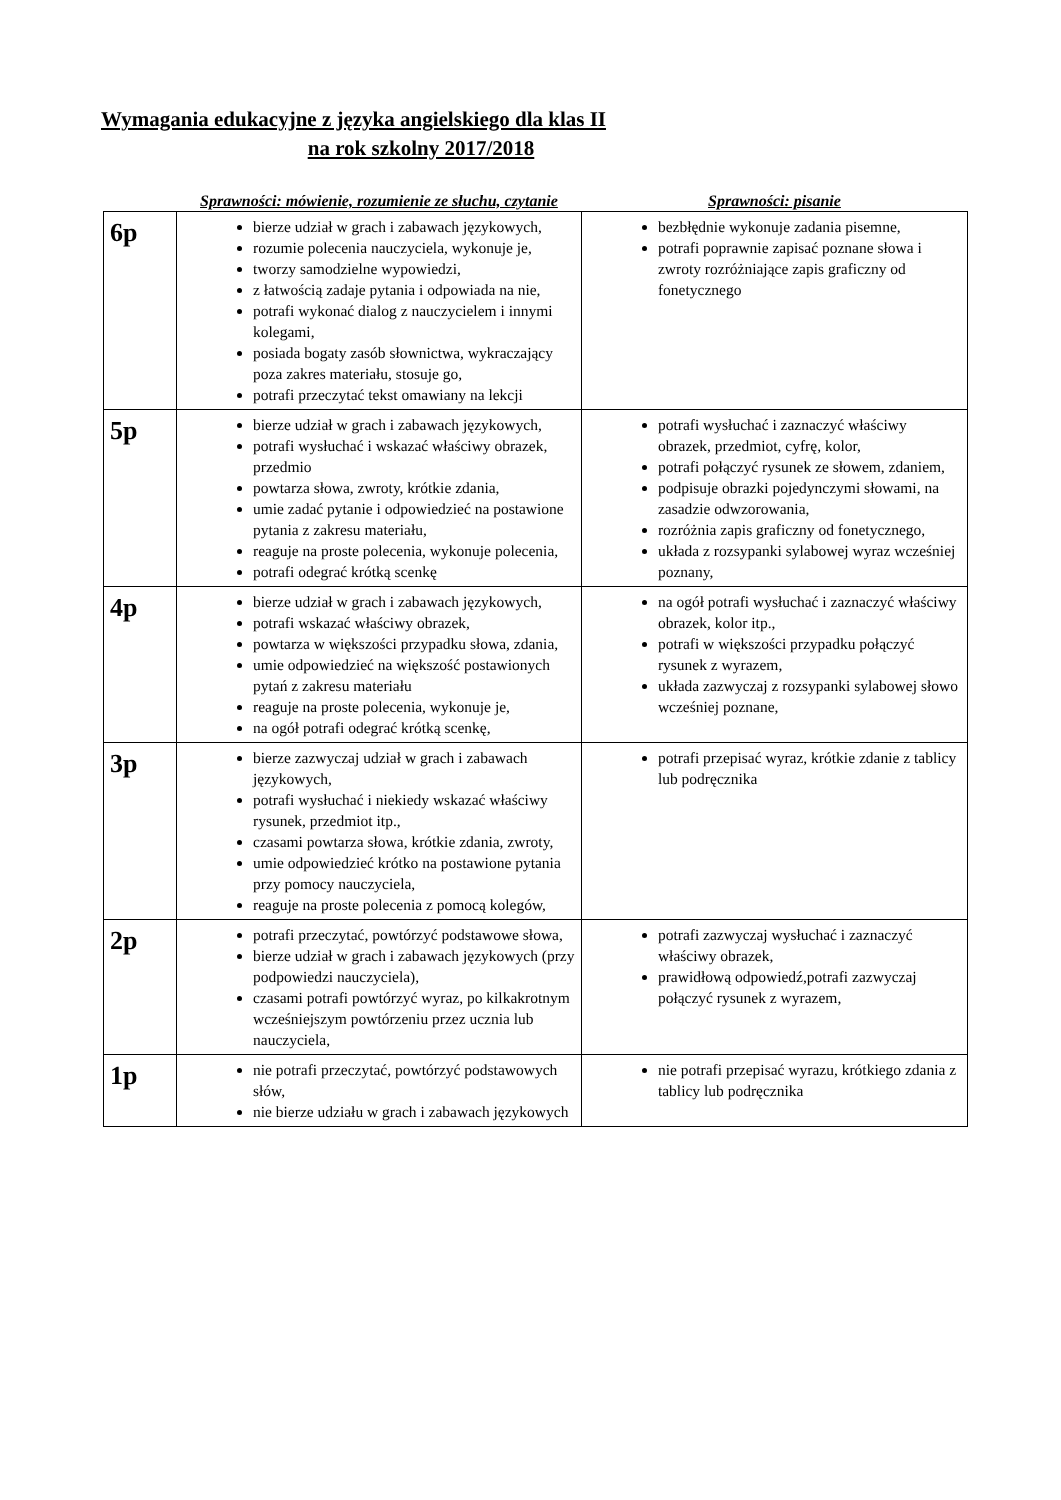Wymagania edukacyjne z języka angielskiego dla klas II
na rok szkolny 2017/2018
| | Sprawności: mówienie, rozumienie ze słuchu, czytanie | Sprawności: pisanie |
| --- | --- | --- |
| 6p | bierze udział w grach i zabawach językowych, rozumie polecenia nauczyciela, wykonuje je, tworzy samodzielne wypowiedzi, z łatwością zadaje pytania i odpowiada na nie, potrafi wykonać dialog z nauczycielem i innymi kolegami, posiada bogaty zasób słownictwa, wykraczający poza zakres materiału, stosuje go, potrafi przeczytać tekst omawiany na lekcji | bezbłędnie wykonuje zadania pisemne, potrafi poprawnie zapisać poznane słowa i zwroty rozróżniające zapis graficzny od fonetycznego |
| 5p | bierze udział w grach i zabawach językowych, potrafi wysłuchać i wskazać właściwy obrazek, przedmio powtarza słowa, zwroty, krótkie zdania, umie zadać pytanie i odpowiedzieć na postawione pytania z zakresu materiału, reaguje na proste polecenia, wykonuje polecenia, potrafi odegrać krótką scenkę | potrafi wysłuchać i zaznaczyć właściwy obrazek, przedmiot, cyfrę, kolor, potrafi połączyć rysunek ze słowem, zdaniem, podpisuje obrazki pojedynczymi słowami, na zasadzie odwzorowania, rozróżnia zapis graficzny od fonetycznego, układa z rozsypanki sylabowej wyraz wcześniej poznany, |
| 4p | bierze udział w grach i zabawach językowych, potrafi wskazać właściwy obrazek, powtarza w większości przypadku słowa, zdania, umie odpowiedzieć na większość postawionych pytań z zakresu materiału reaguje na proste polecenia, wykonuje je, na ogół potrafi odegrać krótką scenkę, | na ogół potrafi wysłuchać i zaznaczyć właściwy obrazek, kolor itp., potrafi w większości przypadku połączyć rysunek z wyrazem, układa zazwyczaj z rozsypanki sylabowej słowo wcześniej poznane, |
| 3p | bierze zazwyczaj udział w grach i zabawach językowych, potrafi wysłuchać i niekiedy wskazać właściwy rysunek, przedmiot itp., czasami powtarza słowa, krótkie zdania, zwroty, umie odpowiedzieć krótko na postawione pytania przy pomocy nauczyciela, reaguje na proste polecenia z pomocą kolegów, | potrafi przepisać wyraz, krótkie zdanie z tablicy lub podręcznika |
| 2p | potrafi przeczytać, powtórzyć podstawowe słowa, bierze udział w grach i zabawach językowych (przy podpowiedzi nauczyciela), czasami potrafi powtórzyć wyraz, po kilkakrotnym wcześniejszym powtórzeniu przez ucznia lub nauczyciela, | potrafi zazwyczaj wysłuchać i zaznaczyć właściwy obrazek, prawidłową odpowiedź,potrafi zazwyczaj połączyć rysunek z wyrazem, |
| 1p | nie potrafi przeczytać, powtórzyć podstawowych słów, nie bierze udziału w grach i zabawach językowych | nie potrafi przepisać wyrazu, krótkiego zdania z tablicy lub podręcznika |